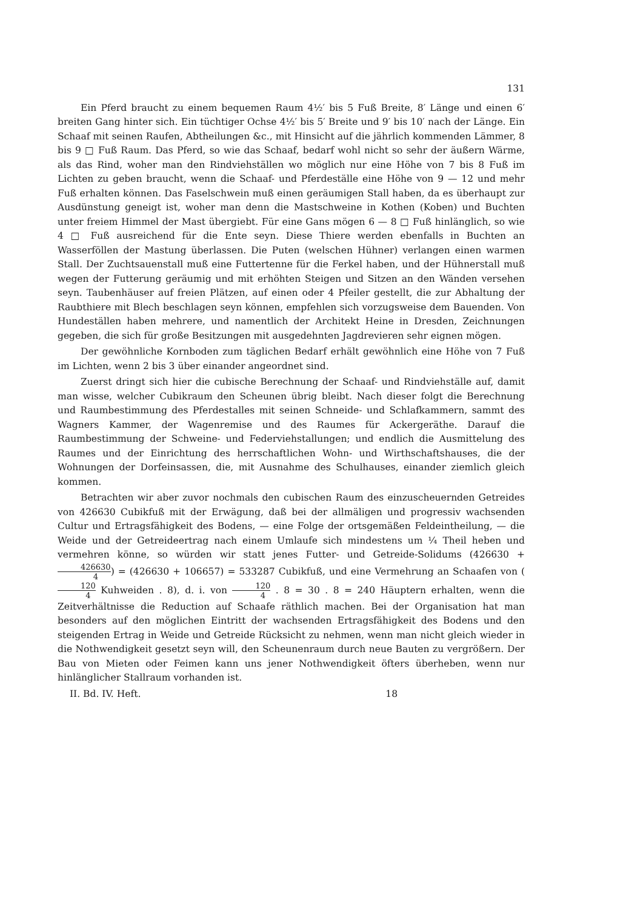131
Ein Pferd braucht zu einem bequemen Raum 4½′ bis 5 Fuß Breite, 8′ Länge und einen 6′ breiten Gang hinter sich. Ein tüchtiger Ochse 4½′ bis 5′ Breite und 9′ bis 10′ nach der Länge. Ein Schaaf mit seinen Raufen, Abtheilungen &c., mit Hinsicht auf die jährlich kommenden Lämmer, 8 bis 9 □ Fuß Raum. Das Pferd, so wie das Schaaf, bedarf wohl nicht so sehr der äußern Wärme, als das Rind, woher man den Rindviehställen wo möglich nur eine Höhe von 7 bis 8 Fuß im Lichten zu geben braucht, wenn die Schaaf- und Pferdeställe eine Höhe von 9 — 12 und mehr Fuß erhalten können. Das Faselschwein muß einen geräumigen Stall haben, da es überhaupt zur Ausdünstung geneigt ist, woher man denn die Mastschweine in Kothen (Koben) und Buchten unter freiem Himmel der Mast übergiebt. Für eine Gans mögen 6 — 8 □ Fuß hinlänglich, so wie 4 □ Fuß ausreichend für die Ente seyn. Diese Thiere werden ebenfalls in Buchten an Wasserföllen der Mastung überlassen. Die Puten (welschen Hühner) verlangen einen warmen Stall. Der Zuchtsauenstall muß eine Futtertenne für die Ferkel haben, und der Hühnerstall muß wegen der Futterung geräumig und mit erhöhten Steigen und Sitzen an den Wänden versehen seyn. Taubenhäuser auf freien Plätzen, auf einen oder 4 Pfeiler gestellt, die zur Abhaltung der Raubthiere mit Blech beschlagen seyn können, empfehlen sich vorzugsweise dem Bauenden. Von Hundeställen haben mehrere, und namentlich der Architekt Heine in Dresden, Zeichnungen gegeben, die sich für große Besitzungen mit ausgedehnten Jagdrevieren sehr eignen mögen.
Der gewöhnliche Kornboden zum täglichen Bedarf erhält gewöhnlich eine Höhe von 7 Fuß im Lichten, wenn 2 bis 3 über einander angeordnet sind.
Zuerst dringt sich hier die cubische Berechnung der Schaaf- und Rindviehställe auf, damit man wisse, welcher Cubikraum den Scheunen übrig bleibt. Nach dieser folgt die Berechnung und Raumbestimmung des Pferdestalles mit seinen Schneide- und Schlafkammern, sammt des Wagners Kammer, der Wagenremise und des Raumes für Ackergeräthe. Darauf die Raumbestimmung der Schweine- und Federviehstallungen; und endlich die Ausmittelung des Raumes und der Einrichtung des herrschaftlichen Wohn- und Wirthschaftshauses, die der Wohnungen der Dorfeinsassen, die, mit Ausnahme des Schulhauses, einander ziemlich gleich kommen.
Betrachten wir aber zuvor nochmals den cubischen Raum des einzuscheuernden Getreides von 426630 Cubikfuß mit der Erwägung, daß bei der allmäligen und progressiv wachsenden Cultur und Ertragsfähigkeit des Bodens, — eine Folge der ortsgemäßen Feldeintheilung, — die Weide und der Getreideertrag nach einem Umlaufe sich mindestens um ¼ Theil heben und vermehren könne, so würden wir statt jenes Futter- und Getreide-Solidums (426630 + 426630 4) = (426630 + 106657) = 533287 Cubikfuß, und eine Vermehrung an Schaafen von (120 4 Kuhweiden . 8), d. i. von 120 4 . 8 = 30 . 8 = 240 Häuptern erhalten, wenn die Zeitverhältnisse die Reduction auf Schaafe räthlich machen. Bei der Organisation hat man besonders auf den möglichen Eintritt der wachsenden Ertragsfähigkeit des Bodens und den steigenden Ertrag in Weide und Getreide Rücksicht zu nehmen, wenn man nicht gleich wieder in die Nothwendigkeit gesetzt seyn will, den Scheunenraum durch neue Bauten zu vergrößern. Der Bau von Mieten oder Feimen kann uns jener Nothwendigkeit öfters überheben, wenn nur hinlänglicher Stallraum vorhanden ist.
II. Bd. IV. Heft. 18